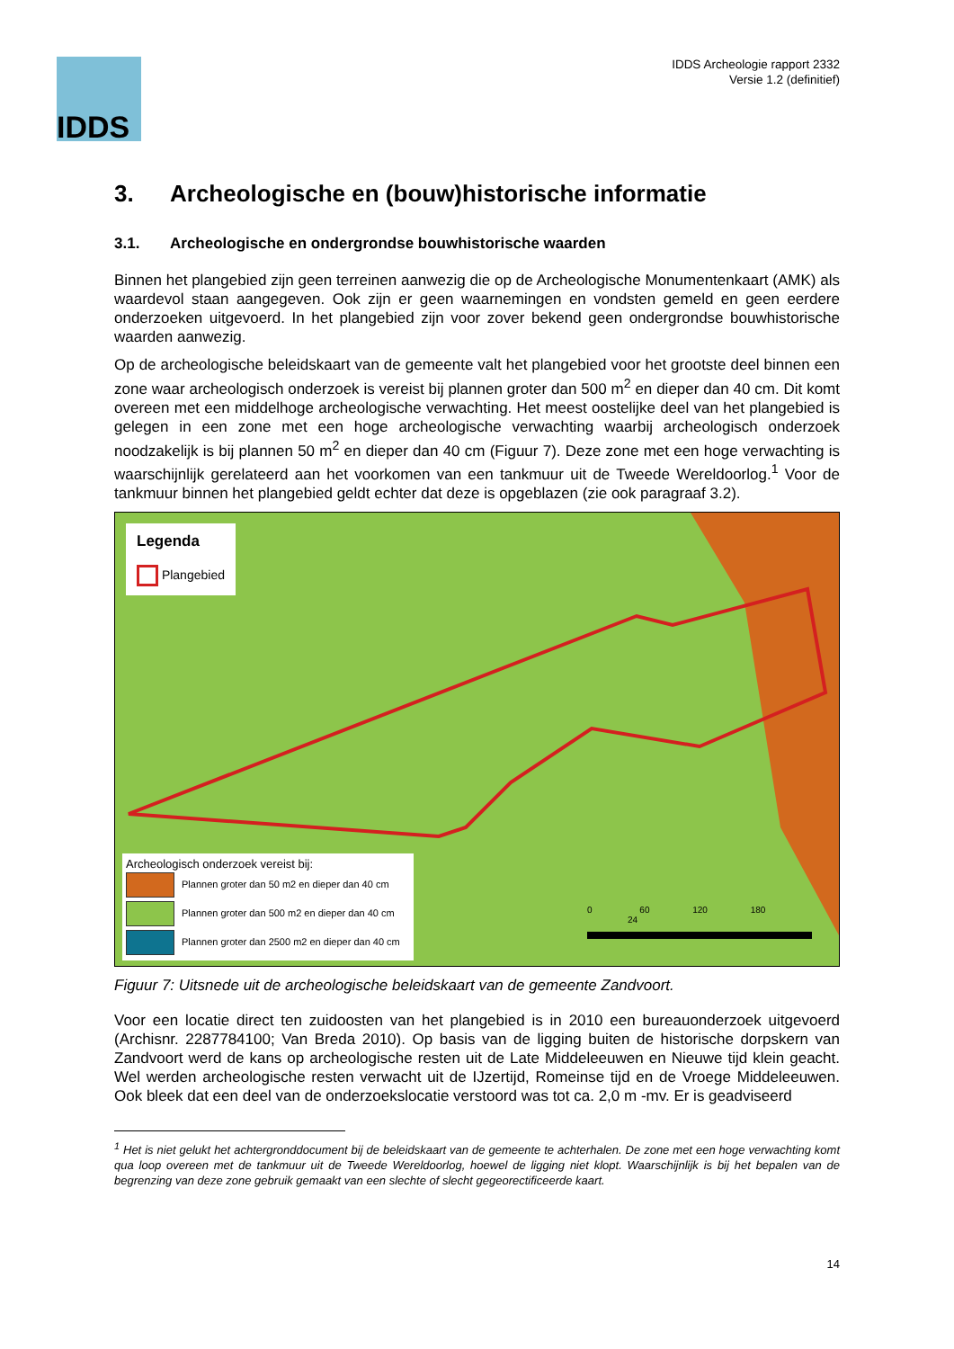IDDS
IDDS Archeologie rapport 2332
Versie 1.2 (definitief)
3. Archeologische en (bouw)historische informatie
3.1. Archeologische en ondergrondse bouwhistorische waarden
Binnen het plangebied zijn geen terreinen aanwezig die op de Archeologische Monumentenkaart (AMK) als waardevol staan aangegeven. Ook zijn er geen waarnemingen en vondsten gemeld en geen eerdere onderzoeken uitgevoerd. In het plangebied zijn voor zover bekend geen ondergrondse bouwhistorische waarden aanwezig.
Op de archeologische beleidskaart van de gemeente valt het plangebied voor het grootste deel binnen een zone waar archeologisch onderzoek is vereist bij plannen groter dan 500 m<sup>2</sup> en dieper dan 40 cm. Dit komt overeen met een middelhoge archeologische verwachting. Het meest oostelijke deel van het plangebied is gelegen in een zone met een hoge archeologische verwachting waarbij archeologisch onderzoek noodzakelijk is bij plannen 50 m<sup>2</sup> en dieper dan 40 cm (Figuur 7). Deze zone met een hoge verwachting is waarschijnlijk gerelateerd aan het voorkomen van een tankmuur uit de Tweede Wereldoorlog.<sup>1</sup> Voor de tankmuur binnen het plangebied geldt echter dat deze is opgeblazen (zie ook paragraaf 3.2).
Legenda
Plangebied
Archeologisch onderzoek vereist bij:
Plannen groter dan 50 m2 en dieper dan 40 cm
Plannen groter dan 500 m2 en dieper dan 40 cm
Plannen groter dan 2500 m2 en dieper dan 40 cm
0 60 120 180 24
Figuur 7: Uitsnede uit de archeologische beleidskaart van de gemeente Zandvoort.
Voor een locatie direct ten zuidoosten van het plangebied is in 2010 een bureauonderzoek uitgevoerd (Archisnr. 2287784100; Van Breda 2010). Op basis van de ligging buiten de historische dorpskern van Zandvoort werd de kans op archeologische resten uit de Late Middeleeuwen en Nieuwe tijd klein geacht. Wel werden archeologische resten verwacht uit de IJzertijd, Romeinse tijd en de Vroege Middeleeuwen. Ook bleek dat een deel van de onderzoekslocatie verstoord was tot ca. 2,0 m -mv. Er is geadviseerd
<sup>1</sup> Het is niet gelukt het achtergronddocument bij de beleidskaart van de gemeente te achterhalen. De zone met een hoge verwachting komt qua loop overeen met de tankmuur uit de Tweede Wereldoorlog, hoewel de ligging niet klopt. Waarschijnlijk is bij het bepalen van de begrenzing van deze zone gebruik gemaakt van een slechte of slecht gegeorectificeerde kaart.
14